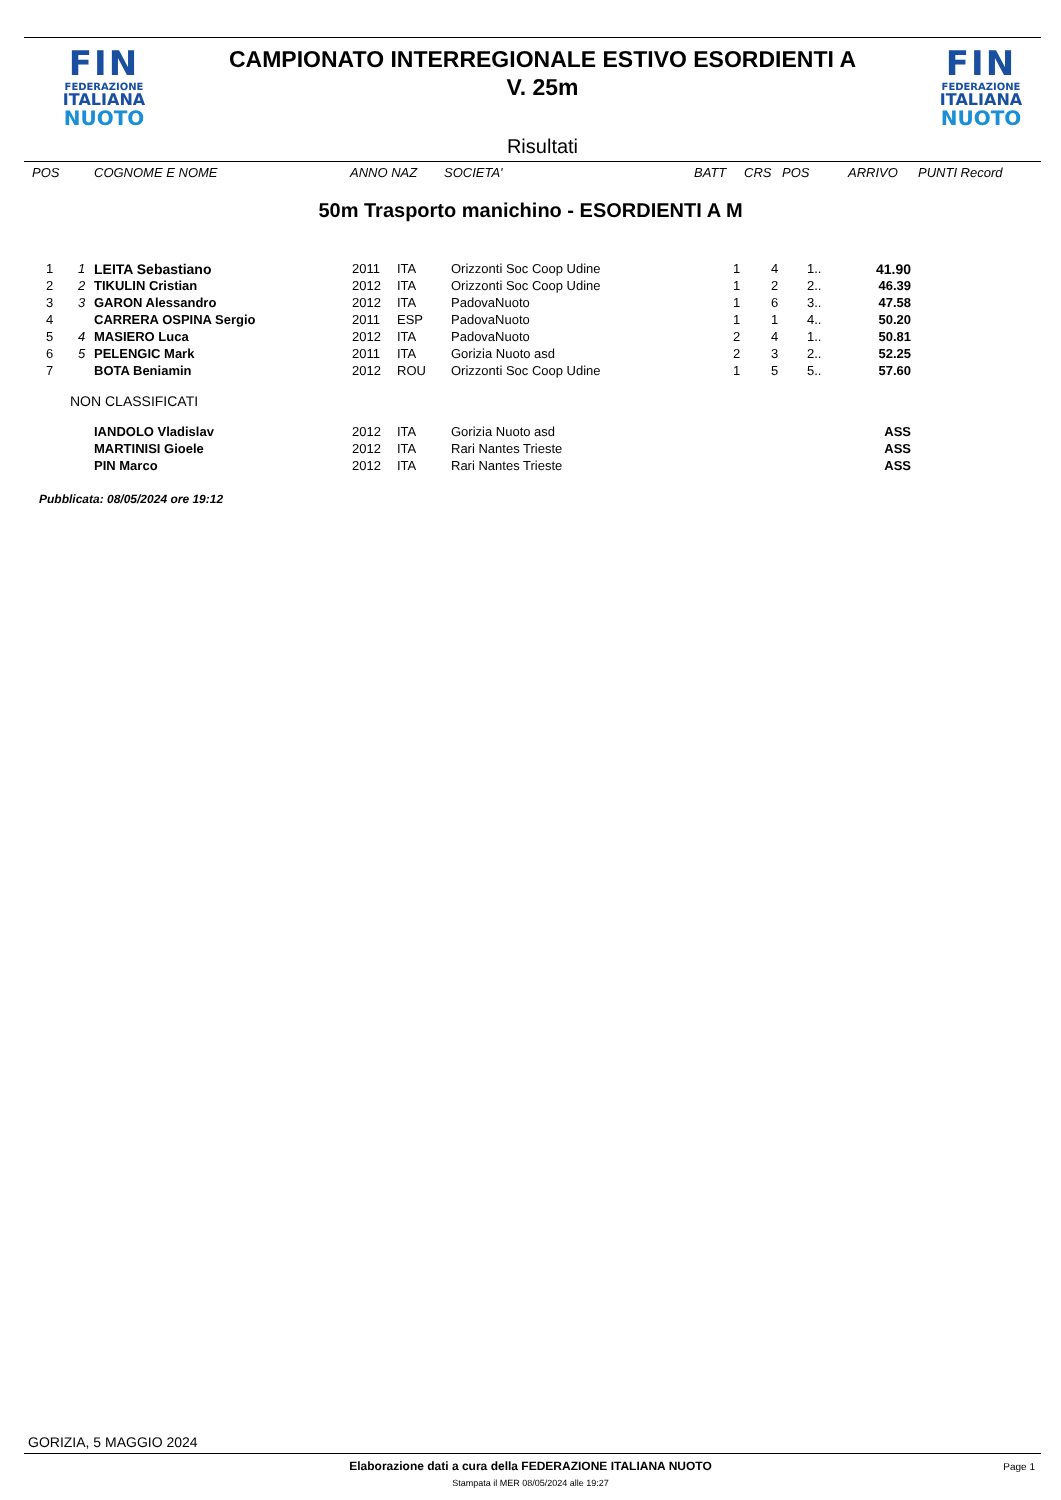FIN
FEDERAZIONE
ITALIANA
NUOTO
CAMPIONATO INTERREGIONALE ESTIVO ESORDIENTI A
V. 25m
Risultati
FIN
FEDERAZIONE
ITALIANA
NUOTO
| POS | COGNOME E NOME | ANNO NAZ | SOCIETA' | BATT | CRS | POS | ARRIVO | PUNTI Record |
| --- | --- | --- | --- | --- | --- | --- | --- | --- |
50m Trasporto manichino - ESORDIENTI A M
| 1 | 1 | LEITA Sebastiano | 2011 | ITA | Orizzonti Soc Coop Udine | 1 | 4 | 1.. | 41.90 |
| 2 | 2 | TIKULIN Cristian | 2012 | ITA | Orizzonti Soc Coop Udine | 1 | 2 | 2.. | 46.39 |
| 3 | 3 | GARON Alessandro | 2012 | ITA | PadovaNuoto | 1 | 6 | 3.. | 47.58 |
| 4 | | CARRERA OSPINA Sergio | 2011 | ESP | PadovaNuoto | 1 | 1 | 4.. | 50.20 |
| 5 | 4 | MASIERO Luca | 2012 | ITA | PadovaNuoto | 2 | 4 | 1.. | 50.81 |
| 6 | 5 | PELENGIC Mark | 2011 | ITA | Gorizia Nuoto asd | 2 | 3 | 2.. | 52.25 |
| 7 | | BOTA Beniamin | 2012 | ROU | Orizzonti Soc Coop Udine | 1 | 5 | 5.. | 57.60 |
| NON CLASSIFICATI | | | | | | | | | |
| | | IANDOLO Vladislav | 2012 | ITA | Gorizia Nuoto asd | | | | ASS |
| | | MARTINISI Gioele | 2012 | ITA | Rari Nantes Trieste | | | | ASS |
| | | PIN Marco | 2012 | ITA | Rari Nantes Trieste | | | | ASS |
Pubblicata: 08/05/2024 ore 19:12
GORIZIA, 5 MAGGIO 2024
Elaborazione dati a cura della FEDERAZIONE ITALIANA NUOTO Page 1
Stampata il MER 08/05/2024 alle 19:27